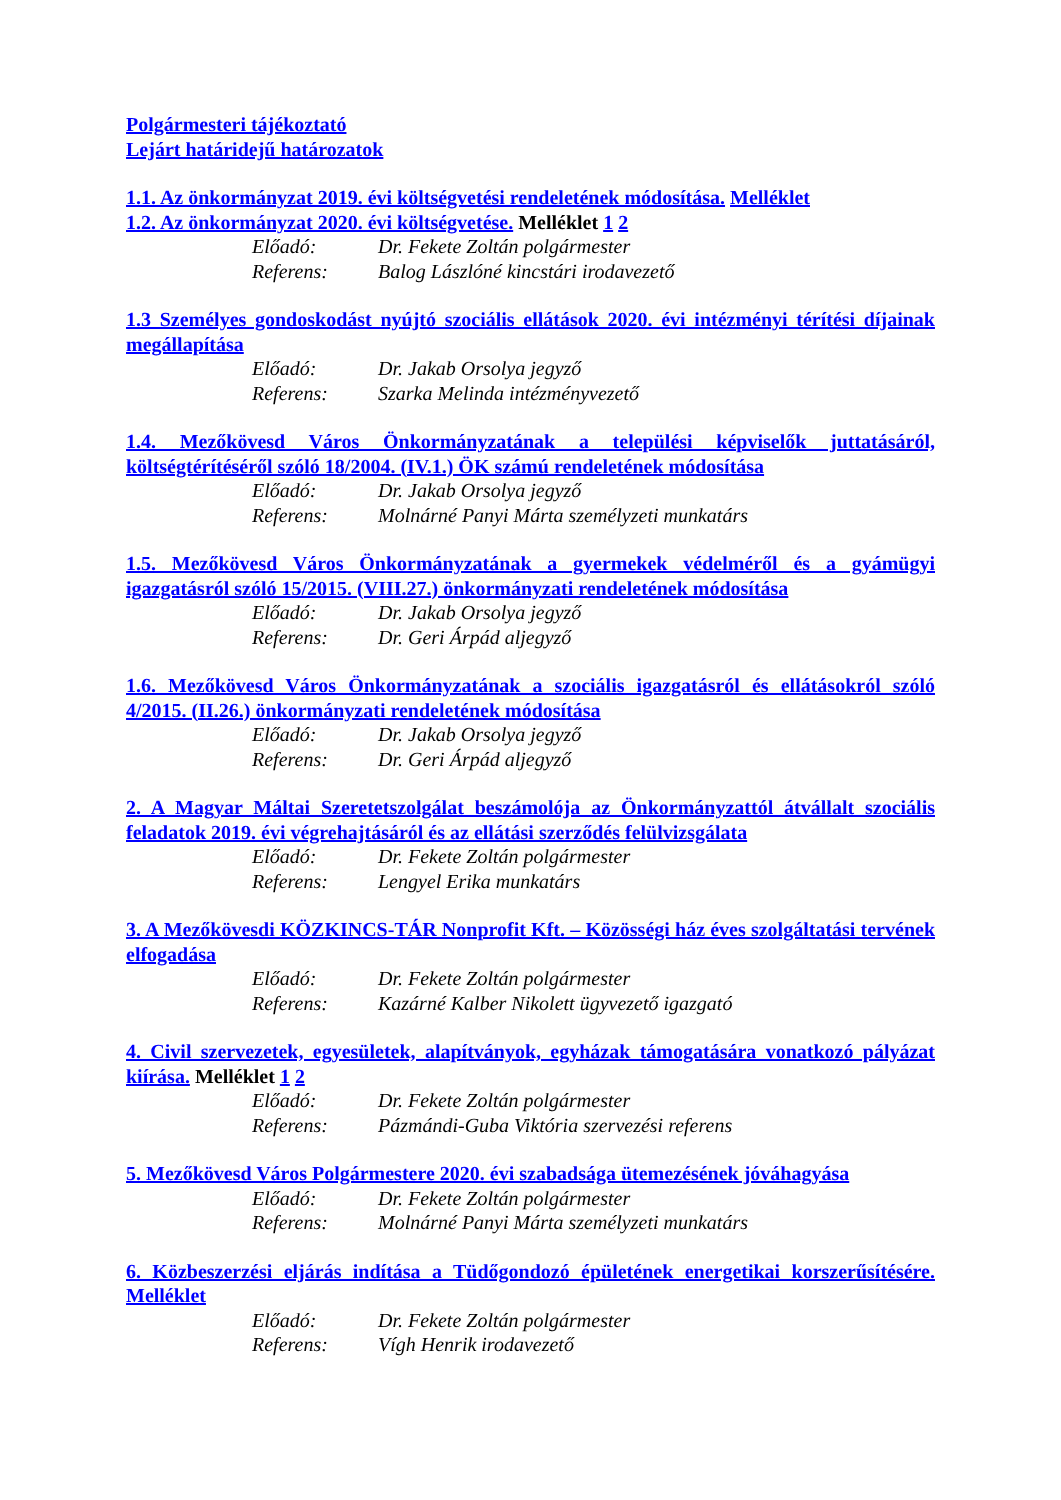Polgármesteri tájékoztató
Lejárt határidejű határozatok
1.1. Az önkormányzat 2019. évi költségvetési rendeletének módosítása. Melléklet
1.2. Az önkormányzat 2020. évi költségvetése. Melléklet 1 2
Előadó: Dr. Fekete Zoltán polgármester
Referens: Balog Lászlóné kincstári irodavezető
1.3 Személyes gondoskodást nyújtó szociális ellátások 2020. évi intézményi térítési díjainak megállapítása
Előadó: Dr. Jakab Orsolya jegyző
Referens: Szarka Melinda intézményvezető
1.4. Mezőkövesd Város Önkormányzatának a települési képviselők juttatásáról, költségtérítéséről szóló 18/2004. (IV.1.) ÖK számú rendeletének módosítása
Előadó: Dr. Jakab Orsolya jegyző
Referens: Molnárné Panyi Márta személyzeti munkatárs
1.5. Mezőkövesd Város Önkormányzatának a gyermekek védelméről és a gyámügyi igazgatásról szóló 15/2015. (VIII.27.) önkormányzati rendeletének módosítása
Előadó: Dr. Jakab Orsolya jegyző
Referens: Dr. Geri Árpád aljegyző
1.6. Mezőkövesd Város Önkormányzatának a szociális igazgatásról és ellátásokról szóló 4/2015. (II.26.) önkormányzati rendeletének módosítása
Előadó: Dr. Jakab Orsolya jegyző
Referens: Dr. Geri Árpád aljegyző
2. A Magyar Máltai Szeretetszolgálat beszámolója az Önkormányzattól átvállalt szociális feladatok 2019. évi végrehajtásáról és az ellátási szerződés felülvizsgálata
Előadó: Dr. Fekete Zoltán polgármester
Referens: Lengyel Erika munkatárs
3. A Mezőkövesdi KÖZKINCS-TÁR Nonprofit Kft. – Közösségi ház éves szolgáltatási tervének elfogadása
Előadó: Dr. Fekete Zoltán polgármester
Referens: Kazárné Kalber Nikolett ügyvezető igazgató
4. Civil szervezetek, egyesületek, alapítványok, egyházak támogatására vonatkozó pályázat kiírása. Melléklet 1 2
Előadó: Dr. Fekete Zoltán polgármester
Referens: Pázmándi-Guba Viktória szervezési referens
5. Mezőkövesd Város Polgármestere 2020. évi szabadsága ütemezésének jóváhagyása
Előadó: Dr. Fekete Zoltán polgármester
Referens: Molnárné Panyi Márta személyzeti munkatárs
6. Közbeszerzési eljárás indítása a Tüdőgondozó épületének energetikai korszerűsítésére. Melléklet
Előadó: Dr. Fekete Zoltán polgármester
Referens: Vígh Henrik irodavezető